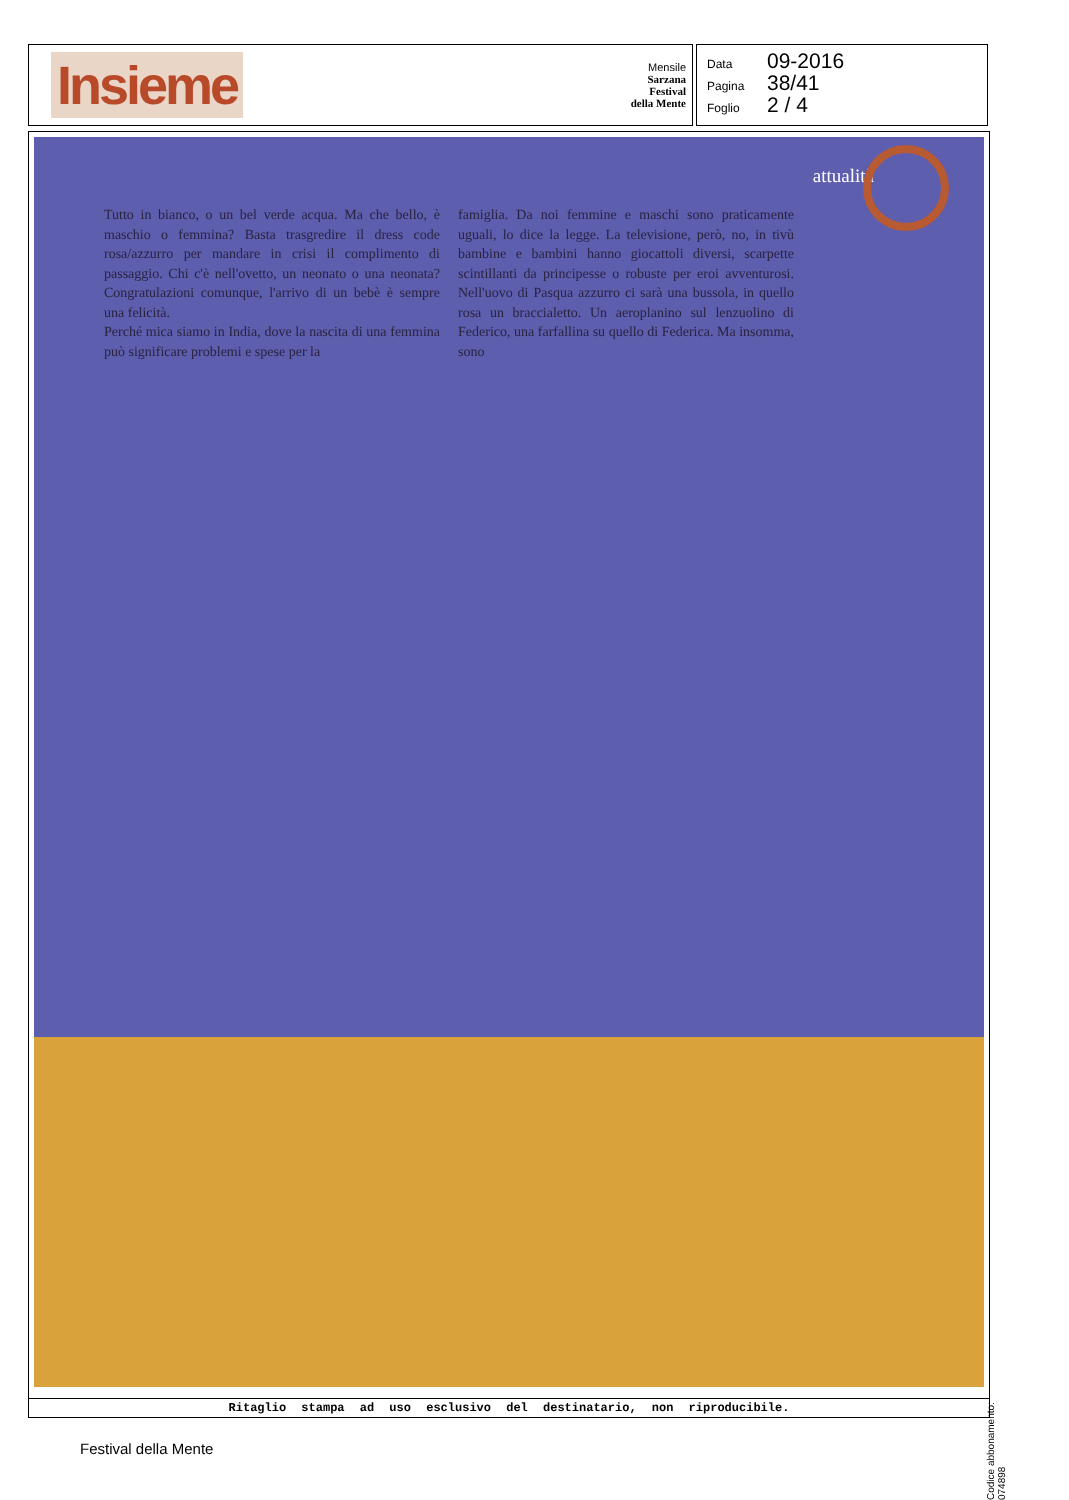Insieme
Mensile
Sarzana
Festival
della Mente
Data 09-2016
Pagina 38/41
Foglio 2 / 4
attualità
Tutto in bianco, o un bel verde acqua. Ma che bello, è maschio o femmina? Basta trasgredire il dress code rosa/azzurro per mandare in crisi il complimento di passaggio. Chi c'è nell'ovetto, un neonato o una neonata? Congratulazioni comunque, l'arrivo di un bebè è sempre una felicità.
Perché mica siamo in India, dove la nascita di una femmina può significare problemi e spese per la
famiglia. Da noi femmine e maschi sono praticamente uguali, lo dice la legge. La televisione, però, no, in tivù bambine e bambini hanno giocattoli diversi, scarpette scintillanti da principesse o robuste per eroi avventurosi. Nell'uovo di Pasqua azzurro ci sarà una bussola, in quello rosa un braccialetto. Un aeroplanino sul lenzuolino di Federico, una farfallina su quello di Federica. Ma insomma, sono
Ritaglio stampa ad uso esclusivo del destinatario, non riproducibile.
Codice abbonamento: 074898
Festival della Mente